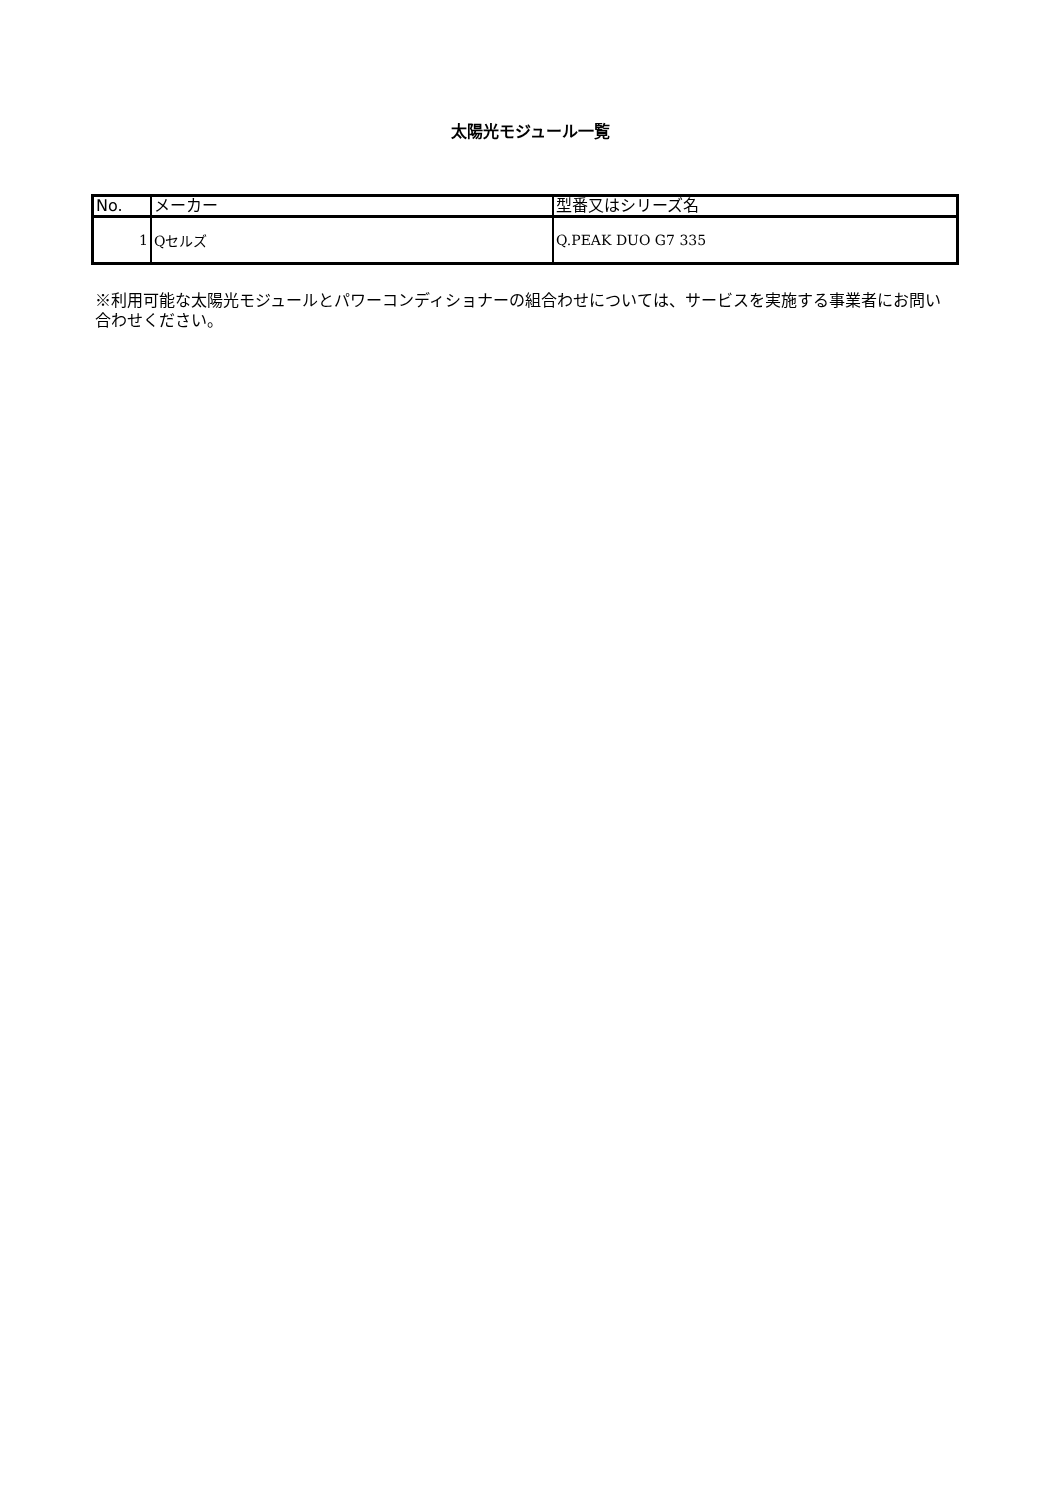太陽光モジュール一覧
| No. | メーカー | 型番又はシリーズ名 |
| --- | --- | --- |
| 1 | Qセルズ | Q.PEAK DUO G7 335 |
※利用可能な太陽光モジュールとパワーコンディショナーの組合わせについては、サービスを実施する事業者にお問い合わせください。